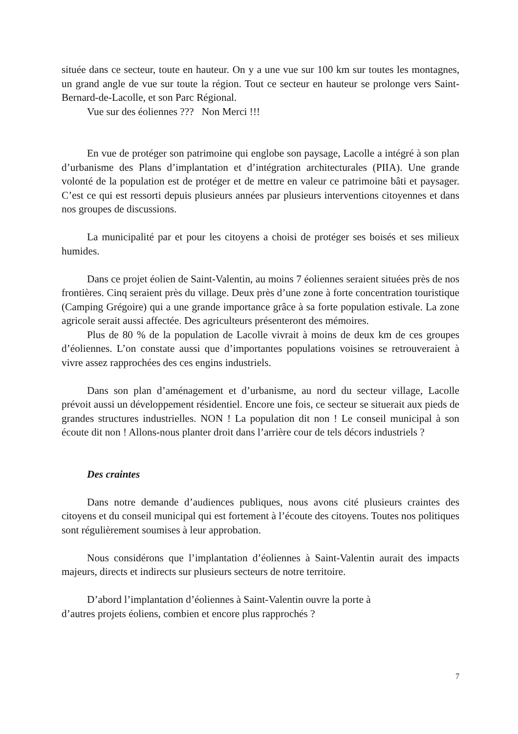située dans ce secteur, toute en hauteur. On y a une vue sur 100 km sur toutes les montagnes, un grand angle de vue sur toute la région. Tout ce secteur en hauteur se prolonge vers Saint-Bernard-de-Lacolle, et son Parc Régional.
Vue sur des éoliennes ??? Non Merci !!!
En vue de protéger son patrimoine qui englobe son paysage, Lacolle a intégré à son plan d’urbanisme des Plans d’implantation et d’intégration architecturales (PIIA). Une grande volonté de la population est de protéger et de mettre en valeur ce patrimoine bâti et paysager. C’est ce qui est ressorti depuis plusieurs années par plusieurs interventions citoyennes et dans nos groupes de discussions.
La municipalité par et pour les citoyens a choisi de protéger ses boisés et ses milieux humides.
Dans ce projet éolien de Saint-Valentin, au moins 7 éoliennes seraient situées près de nos frontières. Cinq seraient près du village. Deux près d’une zone à forte concentration touristique (Camping Grégoire) qui a une grande importance grâce à sa forte population estivale. La zone agricole serait aussi affectée. Des agriculteurs présenteront des mémoires.
Plus de 80 % de la population de Lacolle vivrait à moins de deux km de ces groupes d’éoliennes. L’on constate aussi que d’importantes populations voisines se retrouveraient à vivre assez rapprochées des ces engins industriels.
Dans son plan d’aménagement et d’urbanisme, au nord du secteur village, Lacolle prévoit aussi un développement résidentiel. Encore une fois, ce secteur se situerait aux pieds de grandes structures industrielles. NON ! La population dit non ! Le conseil municipal à son écoute dit non ! Allons-nous planter droit dans l’arrière cour de tels décors industriels ?
Des craintes
Dans notre demande d’audiences publiques, nous avons cité plusieurs craintes des citoyens et du conseil municipal qui est fortement à l’écoute des citoyens. Toutes nos politiques sont régulièrement soumises à leur approbation.
Nous considérons que l’implantation d’éoliennes à Saint-Valentin aurait des impacts majeurs, directs et indirects sur plusieurs secteurs de notre territoire.
D’abord l’implantation d’éoliennes à Saint-Valentin ouvre la porte à
d’autres projets éoliens, combien et encore plus rapprochés ?
7